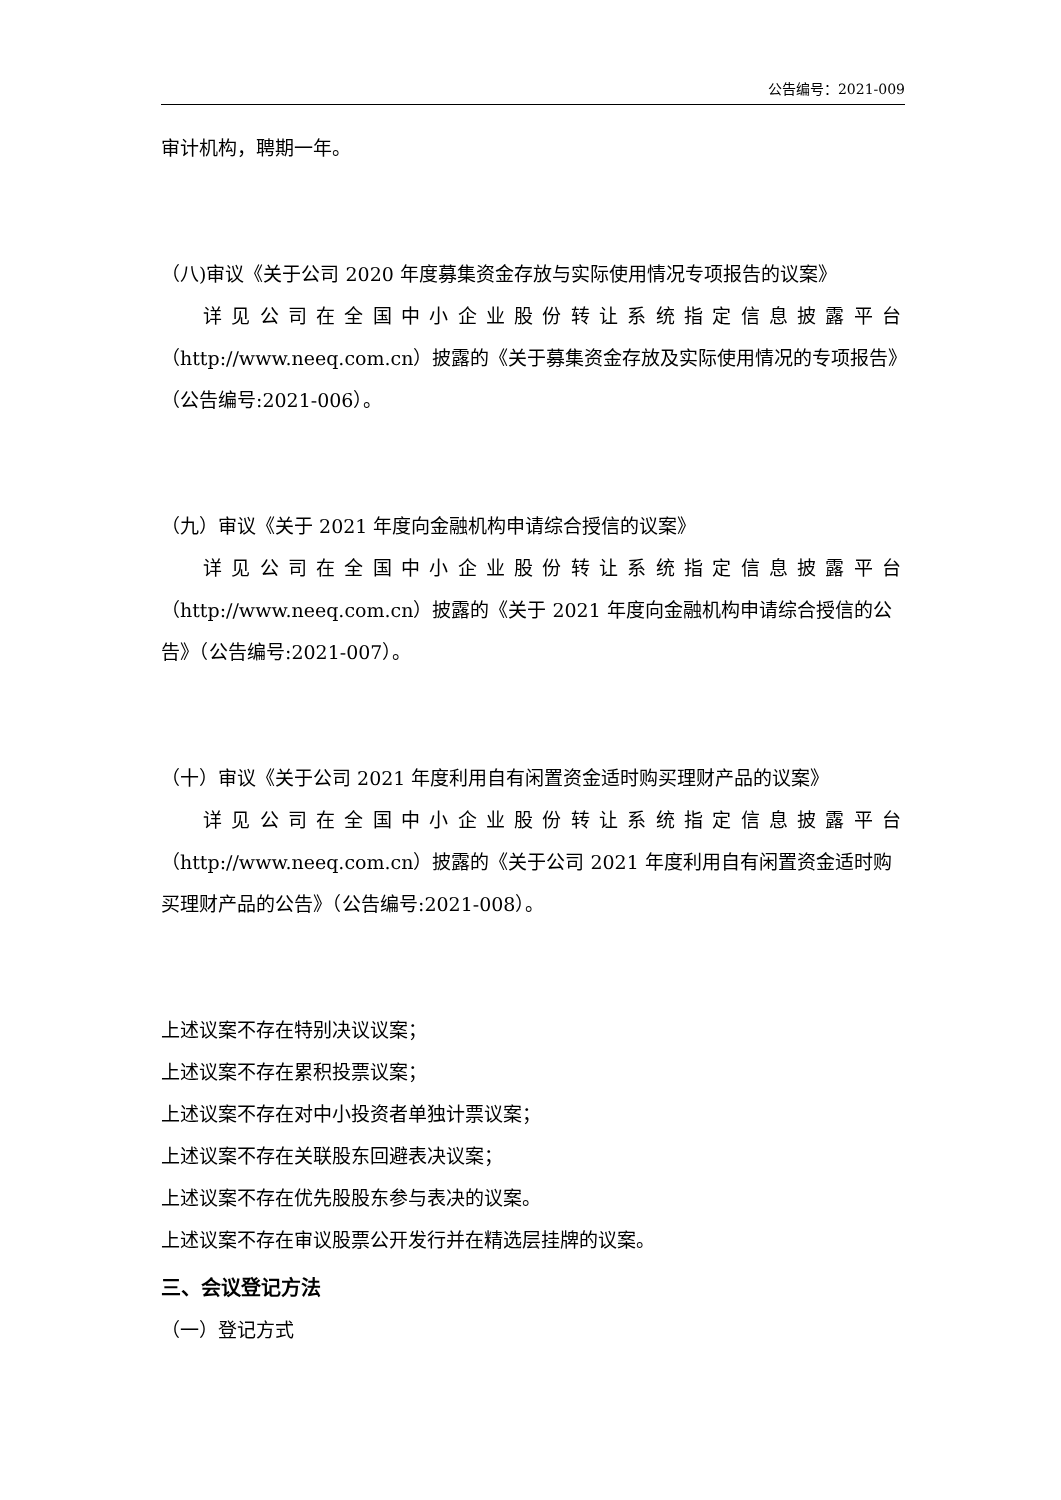公告编号：2021-009
审计机构，聘期一年。
（八)审议《关于公司 2020 年度募集资金存放与实际使用情况专项报告的议案》
详见公司在全国中小企业股份转让系统指定信息披露平台
（http://www.neeq.com.cn）披露的《关于募集资金存放及实际使用情况的专项报告》（公告编号:2021-006）。
（九）审议《关于 2021 年度向金融机构申请综合授信的议案》
详见公司在全国中小企业股份转让系统指定信息披露平台
（http://www.neeq.com.cn）披露的《关于 2021 年度向金融机构申请综合授信的公告》（公告编号:2021-007）。
（十）审议《关于公司 2021 年度利用自有闲置资金适时购买理财产品的议案》
详见公司在全国中小企业股份转让系统指定信息披露平台
（http://www.neeq.com.cn）披露的《关于公司 2021 年度利用自有闲置资金适时购买理财产品的公告》（公告编号:2021-008）。
上述议案不存在特别决议议案；
上述议案不存在累积投票议案；
上述议案不存在对中小投资者单独计票议案；
上述议案不存在关联股东回避表决议案；
上述议案不存在优先股股东参与表决的议案。
上述议案不存在审议股票公开发行并在精选层挂牌的议案。
三、会议登记方法
（一）登记方式